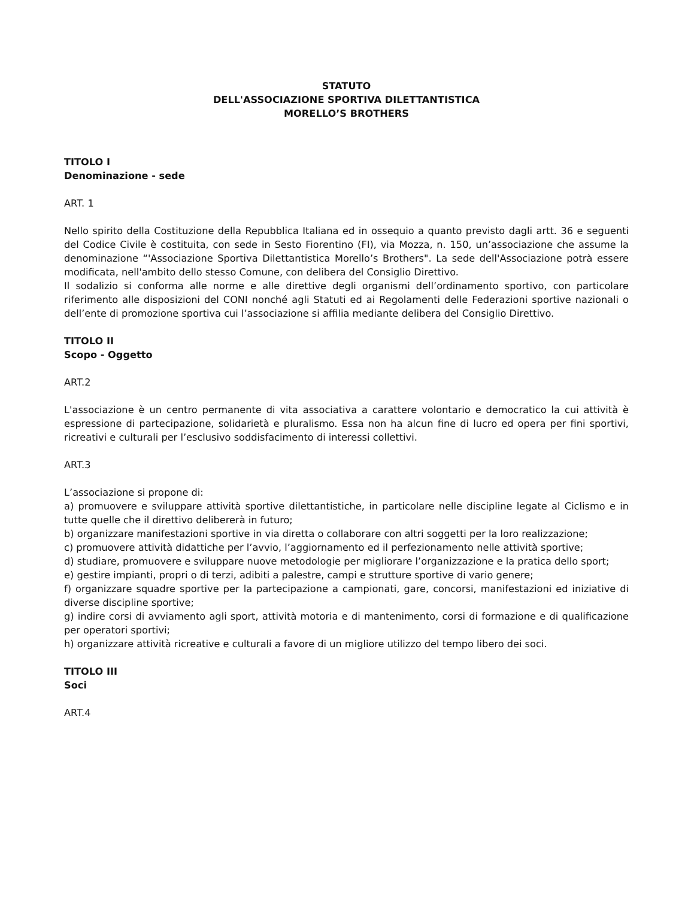STATUTO
DELL'ASSOCIAZIONE SPORTIVA DILETTANTISTICA
MORELLO’S BROTHERS
TITOLO I
Denominazione - sede
ART. 1
Nello spirito della Costituzione della Repubblica Italiana ed in ossequio a quanto previsto dagli artt. 36 e seguenti del Codice Civile è costituita, con sede in Sesto Fiorentino (FI), via Mozza, n. 150, un’associazione che assume la denominazione “'Associazione Sportiva Dilettantistica Morello’s Brothers". La sede dell'Associazione potrà essere modificata, nell'ambito dello stesso Comune, con delibera del Consiglio Direttivo.
Il sodalizio si conforma alle norme e alle direttive degli organismi dell’ordinamento sportivo, con particolare riferimento alle disposizioni del CONI nonché agli Statuti ed ai Regolamenti delle Federazioni sportive nazionali o dell’ente di promozione sportiva cui l’associazione si affilia mediante delibera del Consiglio Direttivo.
TITOLO II
Scopo - Oggetto
ART.2
L'associazione è un centro permanente di vita associativa a carattere volontario e democratico la cui attività è espressione di partecipazione, solidarietà e pluralismo. Essa non ha alcun fine di lucro ed opera per fini sportivi, ricreativi e culturali per l’esclusivo soddisfacimento di interessi collettivi.
ART.3
L’associazione si propone di:
a) promuovere e sviluppare attività sportive dilettantistiche, in particolare nelle discipline legate al Ciclismo e in tutte quelle che il direttivo delibererà in futuro;
b) organizzare manifestazioni sportive in via diretta o collaborare con altri soggetti per la loro realizzazione;
c) promuovere attività didattiche per l’avvio, l’aggiornamento ed il perfezionamento nelle attività sportive;
d) studiare, promuovere e sviluppare nuove metodologie per migliorare l’organizzazione e la pratica dello sport;
e) gestire impianti, propri o di terzi, adibiti a palestre, campi e strutture sportive di vario genere;
f) organizzare squadre sportive per la partecipazione a campionati, gare, concorsi, manifestazioni ed iniziative di diverse discipline sportive;
g) indire corsi di avviamento agli sport, attività motoria e di mantenimento, corsi di formazione e di qualificazione per operatori sportivi;
h) organizzare attività ricreative e culturali a favore di un migliore utilizzo del tempo libero dei soci.
TITOLO III
Soci
ART.4